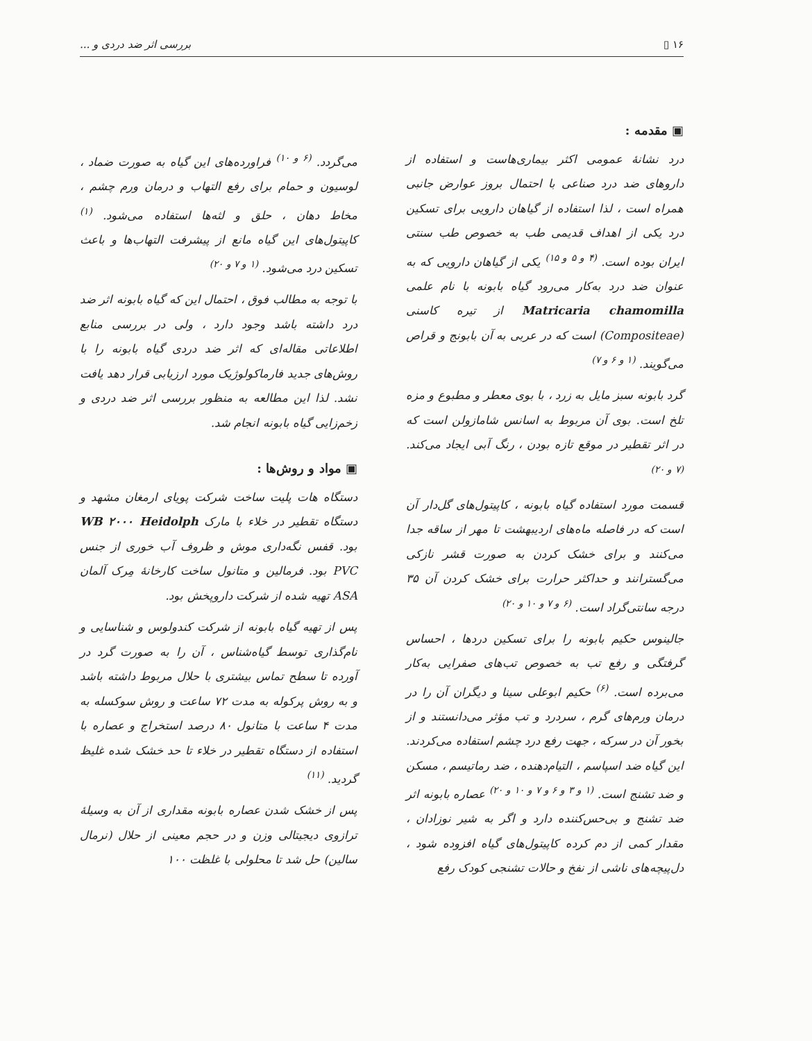۱۶ ▯ بررسی اثر ضد دردی و ...
▣ مقدمه :
درد نشانهٔ عمومی اکثر بیماری‌هاست و استفاده از داروهای ضد درد صناعی با احتمال بروز عوارض جانبی همراه است ، لذا استفاده از گیاهان دارویی برای تسکین درد یکی از اهداف قدیمی طب به خصوص طب سنتی ایران بوده است. <sup>(۴ و ۵ و ۱۵)</sup> یکی از گیاهان دارویی که به عنوان ضد درد به‌کار می‌رود گیاه بابونه با نام علمی Matricaria chamomilla از تیره کاسنی (Compositeae) است که در عربی به آن بابونج و قراص می‌گویند. <sup>(۱ و ۶ و ۷)</sup>
گرد بابونه سبز مایل به زرد ، با بوی معطر و مطبوع و مزه تلخ است. بوی آن مربوط به اسانس شامازولن است که در اثر تقطیر در موقع تازه بودن ، رنگ آبی ایجاد می‌کند. <sup>(۷ و ۲۰)</sup>
قسمت مورد استفاده گیاه بابونه ، کاپیتول‌های گل‌دار آن است که در فاصله ماه‌های اردیبهشت تا مهر از ساقه جدا می‌کنند و برای خشک کردن به صورت قشر نازکی می‌گسترانند و حداکثر حرارت برای خشک کردن آن ۳۵ درجه سانتی‌گراد است. <sup>(۶ و ۷ و ۱۰ و ۲۰)</sup>
جالینوس حکیم بابونه را برای تسکین دردها ، احساس گرفتگی و رفع تب به خصوص تب‌های صفرایی به‌کار می‌برده است. <sup>(۶)</sup> حکیم ابوعلی سینا و دیگران آن را در درمان ورم‌های گرم ، سردرد و تب مؤثر می‌دانستند و از بخور آن در سرکه ، جهت رفع درد چشم استفاده می‌کردند. این گیاه ضد اسپاسم ، التیام‌دهنده ، ضد رماتیسم ، مسکن و ضد تشنج است. <sup>(۱ و ۳ و ۶ و ۷ و ۱۰ و ۲۰)</sup> عصاره بابونه اثر ضد تشنج و بی‌حس‌کننده دارد و اگر به شیر نوزادان ، مقدار کمی از دم کرده کاپیتول‌های گیاه افزوده شود ، دل‌پیچه‌های ناشی از نفخ و حالات تشنجی کودک رفع
می‌گردد. <sup>(۶ و ۱۰)</sup> فراورده‌های این گیاه به صورت ضماد ، لوسیون و حمام برای رفع التهاب و درمان ورم چشم ، مخاط دهان ، حلق و لثه‌ها استفاده می‌شود. <sup>(۱)</sup> کاپیتول‌های این گیاه مانع از پیشرفت التهاب‌ها و باعث تسکین درد می‌شود. <sup>(۱ و ۷ و ۲۰)</sup>
با توجه به مطالب فوق ، احتمال این که گیاه بابونه اثر ضد درد داشته باشد وجود دارد ، ولی در بررسی منابع اطلاعاتی مقاله‌ای که اثر ضد دردی گیاه بابونه را با روش‌های جدید فارماکولوژیک مورد ارزیابی قرار دهد یافت نشد. لذا این مطالعه به منظور بررسی اثر ضد دردی و زخم‌زایی گیاه بابونه انجام شد.
▣ مواد و روش‌ها :
دستگاه هات پلیت ساخت شرکت پویای ارمغان مشهد و دستگاه تقطیر در خلاء با مارک WB ۲۰۰۰ Heidolph بود. قفس نگه‌داری موش و ظروف آب خوری از جنس PVC بود. فرمالین و متانول ساخت کارخانهٔ مِرک آلمان ASA تهیه شده از شرکت داروپخش بود.
پس از تهیه گیاه بابونه از شرکت کندولوس و شناسایی و نام‌گذاری توسط گیاه‌شناس ، آن را به صورت گرد در آورده تا سطح تماس بیشتری با حلال مربوط داشته باشد و به روش پرکوله به مدت ۷۲ ساعت و روش سوکسله به مدت ۴ ساعت با متانول ۸۰ درصد استخراج و عصاره با استفاده از دستگاه تقطیر در خلاء تا حد خشک شده غلیظ گردید. <sup>(۱۱)</sup>
پس از خشک شدن عصاره بابونه مقداری از آن به وسیلهٔ ترازوی دیجیتالی وزن و در حجم معینی از حلال (نرمال سالین) حل شد تا محلولی با غلظت ۱۰۰